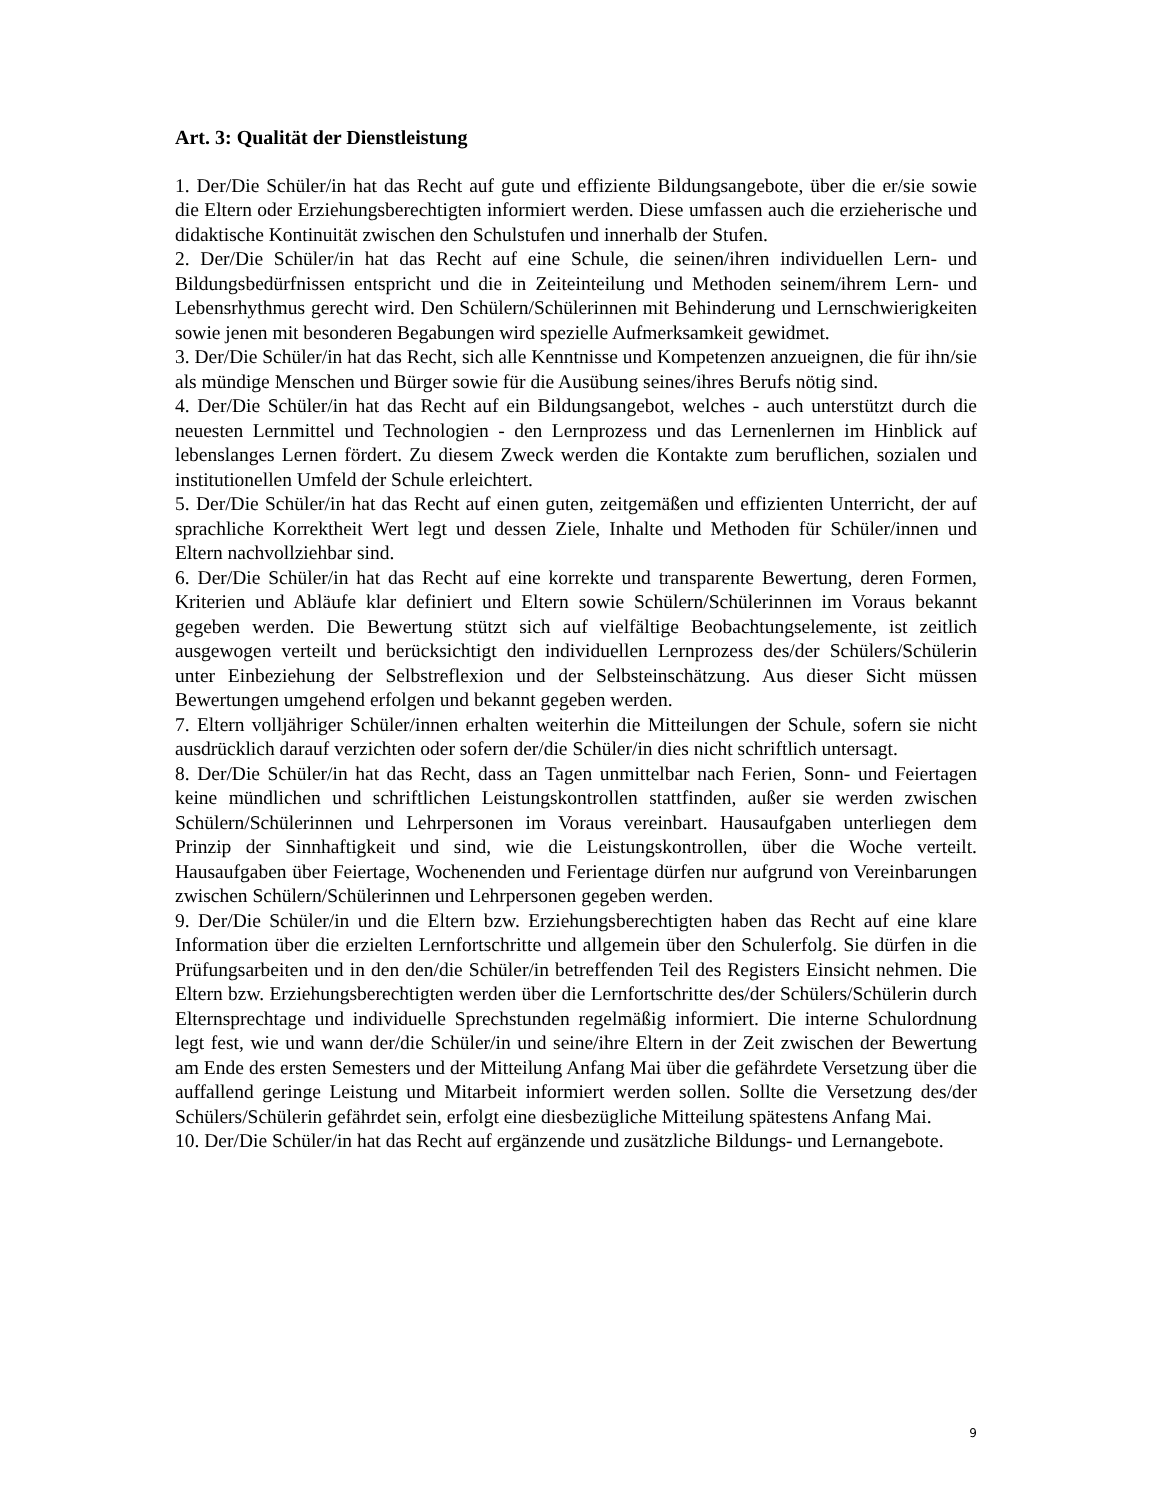Art. 3: Qualität der Dienstleistung
1. Der/Die Schüler/in hat das Recht auf gute und effiziente Bildungsangebote, über die er/sie sowie die Eltern oder Erziehungsberechtigten informiert werden. Diese umfassen auch die erzieherische und didaktische Kontinuität zwischen den Schulstufen und innerhalb der Stufen.
2. Der/Die Schüler/in hat das Recht auf eine Schule, die seinen/ihren individuellen Lern- und Bildungsbedürfnissen entspricht und die in Zeiteinteilung und Methoden seinem/ihrem Lern- und Lebensrhythmus gerecht wird. Den Schülern/Schülerinnen mit Behinderung und Lernschwierigkeiten sowie jenen mit besonderen Begabungen wird spezielle Aufmerksamkeit gewidmet.
3. Der/Die Schüler/in hat das Recht, sich alle Kenntnisse und Kompetenzen anzueignen, die für ihn/sie als mündige Menschen und Bürger sowie für die Ausübung seines/ihres Berufs nötig sind.
4. Der/Die Schüler/in hat das Recht auf ein Bildungsangebot, welches - auch unterstützt durch die neuesten Lernmittel und Technologien - den Lernprozess und das Lernenlernen im Hinblick auf lebenslanges Lernen fördert. Zu diesem Zweck werden die Kontakte zum beruflichen, sozialen und institutionellen Umfeld der Schule erleichtert.
5. Der/Die Schüler/in hat das Recht auf einen guten, zeitgemäßen und effizienten Unterricht, der auf sprachliche Korrektheit Wert legt und dessen Ziele, Inhalte und Methoden für Schüler/innen und Eltern nachvollziehbar sind.
6. Der/Die Schüler/in hat das Recht auf eine korrekte und transparente Bewertung, deren Formen, Kriterien und Abläufe klar definiert und Eltern sowie Schülern/Schülerinnen im Voraus bekannt gegeben werden. Die Bewertung stützt sich auf vielfältige Beobachtungselemente, ist zeitlich ausgewogen verteilt und berücksichtigt den individuellen Lernprozess des/der Schülers/Schülerin unter Einbeziehung der Selbstreflexion und der Selbsteinschätzung. Aus dieser Sicht müssen Bewertungen umgehend erfolgen und bekannt gegeben werden.
7. Eltern volljähriger Schüler/innen erhalten weiterhin die Mitteilungen der Schule, sofern sie nicht ausdrücklich darauf verzichten oder sofern der/die Schüler/in dies nicht schriftlich untersagt.
8. Der/Die Schüler/in hat das Recht, dass an Tagen unmittelbar nach Ferien, Sonn- und Feiertagen keine mündlichen und schriftlichen Leistungskontrollen stattfinden, außer sie werden zwischen Schülern/Schülerinnen und Lehrpersonen im Voraus vereinbart. Hausaufgaben unterliegen dem Prinzip der Sinnhaftigkeit und sind, wie die Leistungskontrollen, über die Woche verteilt. Hausaufgaben über Feiertage, Wochenenden und Ferientage dürfen nur aufgrund von Vereinbarungen zwischen Schülern/Schülerinnen und Lehrpersonen gegeben werden.
9. Der/Die Schüler/in und die Eltern bzw. Erziehungsberechtigten haben das Recht auf eine klare Information über die erzielten Lernfortschritte und allgemein über den Schulerfolg. Sie dürfen in die Prüfungsarbeiten und in den den/die Schüler/in betreffenden Teil des Registers Einsicht nehmen. Die Eltern bzw. Erziehungsberechtigten werden über die Lernfortschritte des/der Schülers/Schülerin durch Elternsprechtage und individuelle Sprechstunden regelmäßig informiert. Die interne Schulordnung legt fest, wie und wann der/die Schüler/in und seine/ihre Eltern in der Zeit zwischen der Bewertung am Ende des ersten Semesters und der Mitteilung Anfang Mai über die gefährdete Versetzung über die auffallend geringe Leistung und Mitarbeit informiert werden sollen. Sollte die Versetzung des/der Schülers/Schülerin gefährdet sein, erfolgt eine diesbezügliche Mitteilung spätestens Anfang Mai.
10. Der/Die Schüler/in hat das Recht auf ergänzende und zusätzliche Bildungs- und Lernangebote.
9